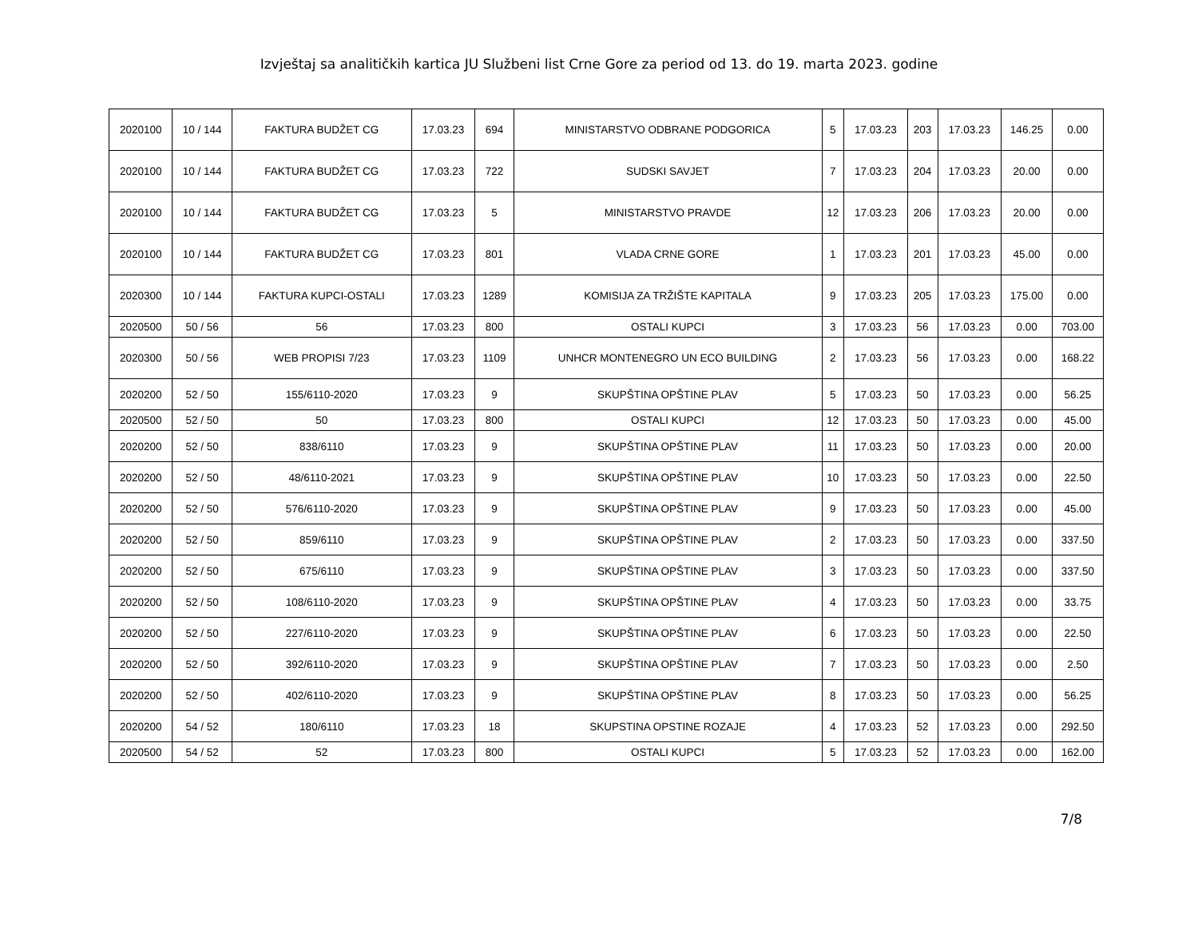Izvještaj sa analitičkih kartica JU Službeni list Crne Gore za period od 13. do 19. marta 2023. godine
| 2020100 | 10 / 144 | FAKTURA BUDŽET CG | 17.03.23 | 694 | MINISTARSTVO ODBRANE PODGORICA | 5 | 17.03.23 | 203 | 17.03.23 | 146.25 | 0.00 |
| 2020100 | 10 / 144 | FAKTURA BUDŽET CG | 17.03.23 | 722 | SUDSKI SAVJET | 7 | 17.03.23 | 204 | 17.03.23 | 20.00 | 0.00 |
| 2020100 | 10 / 144 | FAKTURA BUDŽET CG | 17.03.23 | 5 | MINISTARSTVO PRAVDE | 12 | 17.03.23 | 206 | 17.03.23 | 20.00 | 0.00 |
| 2020100 | 10 / 144 | FAKTURA BUDŽET CG | 17.03.23 | 801 | VLADA CRNE GORE | 1 | 17.03.23 | 201 | 17.03.23 | 45.00 | 0.00 |
| 2020300 | 10 / 144 | FAKTURA KUPCI-OSTALI | 17.03.23 | 1289 | KOMISIJA ZA TRŽIŠTE KAPITALA | 9 | 17.03.23 | 205 | 17.03.23 | 175.00 | 0.00 |
| 2020500 | 50 / 56 | 56 | 17.03.23 | 800 | OSTALI KUPCI | 3 | 17.03.23 | 56 | 17.03.23 | 0.00 | 703.00 |
| 2020300 | 50 / 56 | WEB PROPISI 7/23 | 17.03.23 | 1109 | UNHCR MONTENEGRO UN ECO BUILDING | 2 | 17.03.23 | 56 | 17.03.23 | 0.00 | 168.22 |
| 2020200 | 52 / 50 | 155/6110-2020 | 17.03.23 | 9 | SKUPŠTINA OPŠTINE PLAV | 5 | 17.03.23 | 50 | 17.03.23 | 0.00 | 56.25 |
| 2020500 | 52 / 50 | 50 | 17.03.23 | 800 | OSTALI KUPCI | 12 | 17.03.23 | 50 | 17.03.23 | 0.00 | 45.00 |
| 2020200 | 52 / 50 | 838/6110 | 17.03.23 | 9 | SKUPŠTINA OPŠTINE PLAV | 11 | 17.03.23 | 50 | 17.03.23 | 0.00 | 20.00 |
| 2020200 | 52 / 50 | 48/6110-2021 | 17.03.23 | 9 | SKUPŠTINA OPŠTINE PLAV | 10 | 17.03.23 | 50 | 17.03.23 | 0.00 | 22.50 |
| 2020200 | 52 / 50 | 576/6110-2020 | 17.03.23 | 9 | SKUPŠTINA OPŠTINE PLAV | 9 | 17.03.23 | 50 | 17.03.23 | 0.00 | 45.00 |
| 2020200 | 52 / 50 | 859/6110 | 17.03.23 | 9 | SKUPŠTINA OPŠTINE PLAV | 2 | 17.03.23 | 50 | 17.03.23 | 0.00 | 337.50 |
| 2020200 | 52 / 50 | 675/6110 | 17.03.23 | 9 | SKUPŠTINA OPŠTINE PLAV | 3 | 17.03.23 | 50 | 17.03.23 | 0.00 | 337.50 |
| 2020200 | 52 / 50 | 108/6110-2020 | 17.03.23 | 9 | SKUPŠTINA OPŠTINE PLAV | 4 | 17.03.23 | 50 | 17.03.23 | 0.00 | 33.75 |
| 2020200 | 52 / 50 | 227/6110-2020 | 17.03.23 | 9 | SKUPŠTINA OPŠTINE PLAV | 6 | 17.03.23 | 50 | 17.03.23 | 0.00 | 22.50 |
| 2020200 | 52 / 50 | 392/6110-2020 | 17.03.23 | 9 | SKUPŠTINA OPŠTINE PLAV | 7 | 17.03.23 | 50 | 17.03.23 | 0.00 | 2.50 |
| 2020200 | 52 / 50 | 402/6110-2020 | 17.03.23 | 9 | SKUPŠTINA OPŠTINE PLAV | 8 | 17.03.23 | 50 | 17.03.23 | 0.00 | 56.25 |
| 2020200 | 54 / 52 | 180/6110 | 17.03.23 | 18 | SKUPSTINA OPSTINE ROZAJE | 4 | 17.03.23 | 52 | 17.03.23 | 0.00 | 292.50 |
| 2020500 | 54 / 52 | 52 | 17.03.23 | 800 | OSTALI KUPCI | 5 | 17.03.23 | 52 | 17.03.23 | 0.00 | 162.00 |
7/8